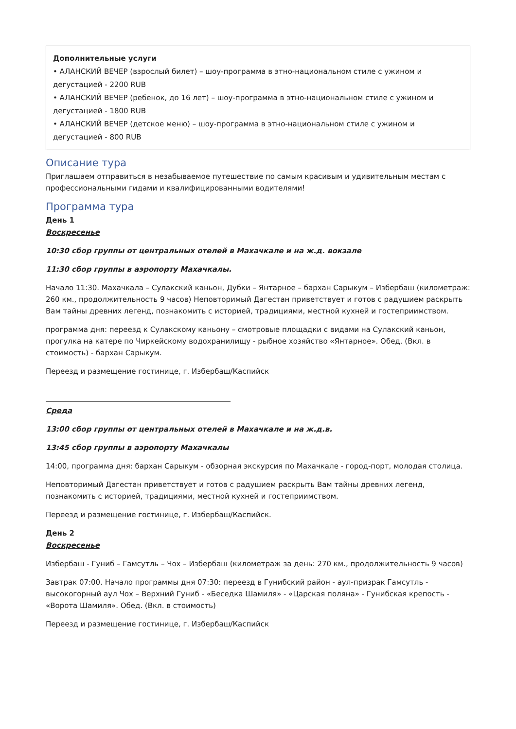Дополнительные услуги
• АЛАНСКИЙ ВЕЧЕР (взрослый билет) – шоу-программа в этно-национальном стиле с ужином и дегустацией - 2200 RUB
• АЛАНСКИЙ ВЕЧЕР (ребенок, до 16 лет) – шоу-программа в этно-национальном стиле с ужином и дегустацией - 1800 RUB
• АЛАНСКИЙ ВЕЧЕР (детское меню) – шоу-программа в этно-национальном стиле с ужином и дегустацией - 800 RUB
Описание тура
Приглашаем отправиться в незабываемое путешествие по самым красивым и удивительным местам с профессиональными гидами и квалифицированными водителями!
Программа тура
День 1
Воскресенье
10:30 сбор группы от центральных отелей в Махачкале и на ж.д. вокзале
11:30 сбор группы в аэропорту Махачкалы.
Начало 11:30. Махачкала – Сулакский каньон, Дубки – Янтарное – бархан Сарыкум – Избербаш (километраж: 260 км., продолжительность 9 часов) Неповторимый Дагестан приветствует и готов с радушием раскрыть Вам тайны древних легенд, познакомить с историей, традициями, местной кухней и гостеприимством.
программа дня: переезд к Сулакскому каньону – смотровые площадки с видами на Сулакский каньон, прогулка на катере по Чиркейскому водохранилищу - рыбное хозяйство «Янтарное». Обед. (Вкл. в стоимость) - бархан Сарыкум.
Переезд и размещение гостинице, г. Избербаш/Каспийск
Среда
13:00 сбор группы от центральных отелей в Махачкале и на ж.д.в.
13:45 сбор группы в аэропорту Махачкалы
14:00, программа дня: бархан Сарыкум - обзорная экскурсия по Махачкале - город-порт, молодая столица.
Неповторимый Дагестан приветствует и готов с радушием раскрыть Вам тайны древних легенд, познакомить с историей, традициями, местной кухней и гостеприимством.
Переезд и размещение гостинице, г. Избербаш/Каспийск.
День 2
Воскресенье
Избербаш - Гуниб – Гамсутль – Чох – Избербаш (километраж за день: 270 км., продолжительность 9 часов)
Завтрак 07:00. Начало программы дня 07:30: переезд в Гунибский район - аул-призрак Гамсутль - высокогорный аул Чох – Верхний Гуниб - «Беседка Шамиля» - «Царская поляна» - Гунибская крепость - «Ворота Шамиля». Обед. (Вкл. в стоимость)
Переезд и размещение гостинице, г. Избербаш/Каспийск